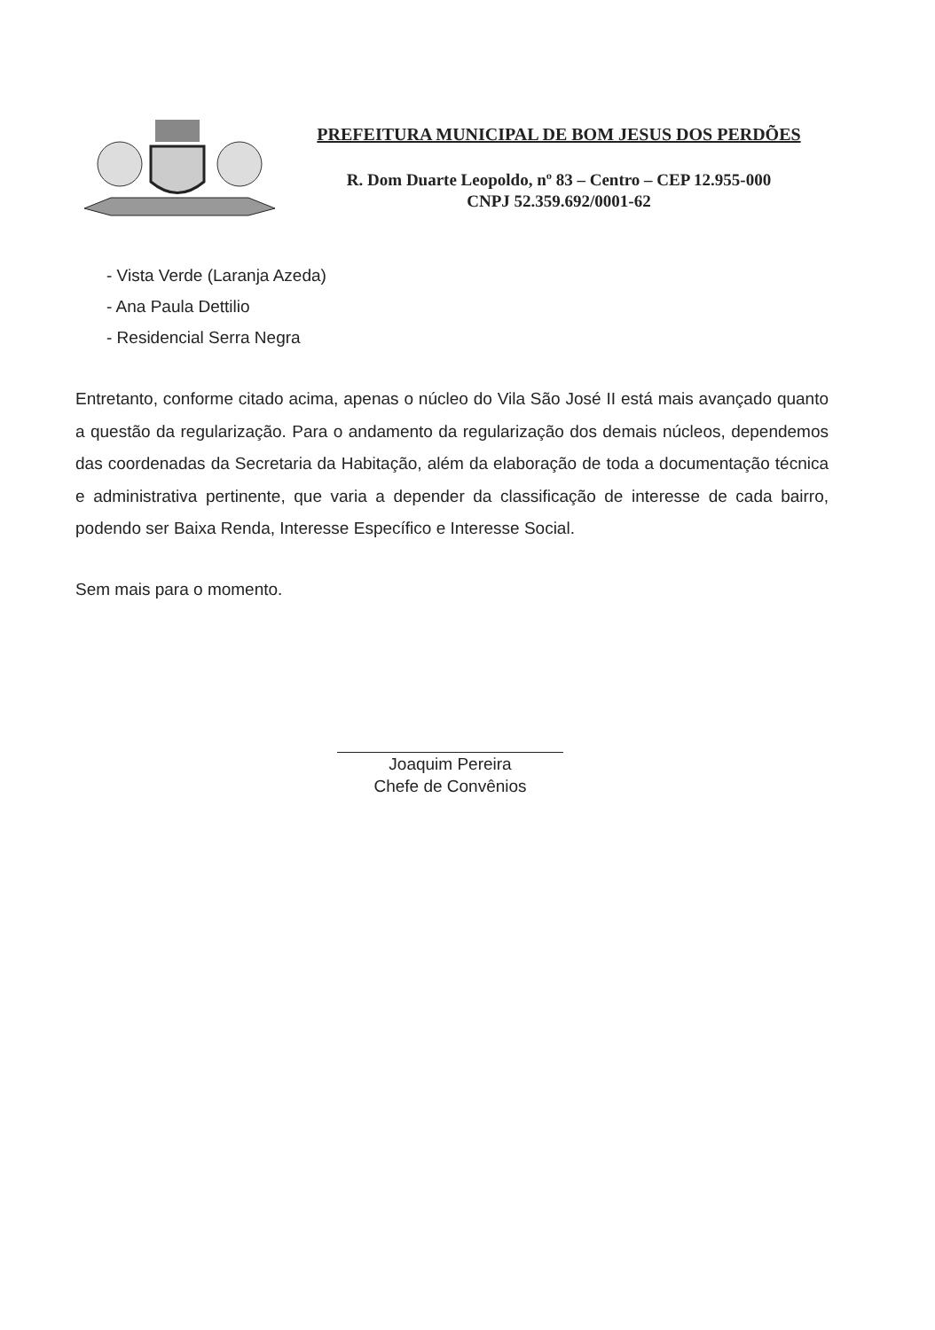PREFEITURA MUNICIPAL DE BOM JESUS DOS PERDÕES
R. Dom Duarte Leopoldo, nº 83 – Centro – CEP 12.955-000
CNPJ 52.359.692/0001-62
- Vista Verde (Laranja Azeda)
- Ana Paula Dettilio
- Residencial Serra Negra
Entretanto, conforme citado acima, apenas o núcleo do Vila São José II está mais avançado quanto a questão da regularização. Para o andamento da regularização dos demais núcleos, dependemos das coordenadas da Secretaria da Habitação, além da elaboração de toda a documentação técnica e administrativa pertinente, que varia a depender da classificação de interesse de cada bairro, podendo ser Baixa Renda, Interesse Específico e Interesse Social.
Sem mais para o momento.
Joaquim Pereira
Chefe de Convênios